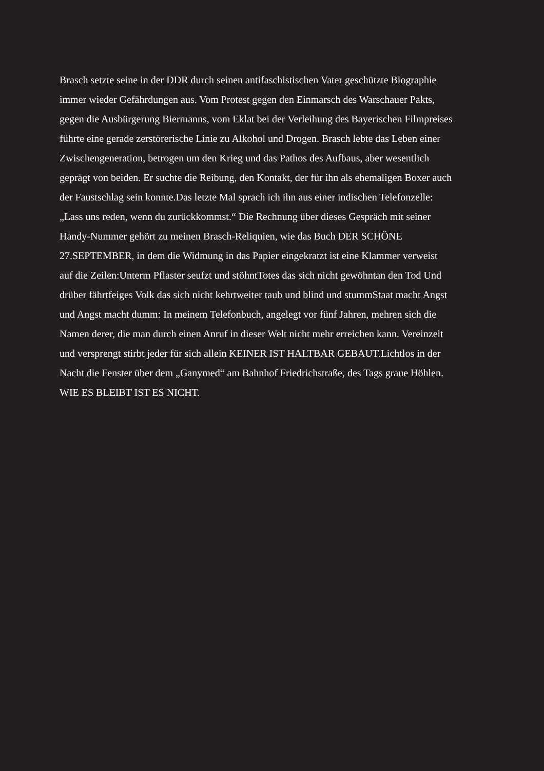Brasch setzte seine in der DDR durch seinen antifaschistischen Vater geschützte Biographie
immer wieder Gefährdungen aus. Vom Protest gegen den Einmarsch des Warschauer Pakts,
gegen die Ausbürgerung Biermanns, vom Eklat bei der Verleihung des Bayerischen Filmpreises
führte eine gerade zerstörerische Linie zu Alkohol und Drogen. Brasch lebte das Leben einer
Zwischengeneration, betrogen um den Krieg und das Pathos des Aufbaus, aber wesentlich
geprägt von beiden. Er suchte die Reibung, den Kontakt, der für ihn als ehemaligen Boxer auch
der Faustschlag sein konnte.Das letzte Mal sprach ich ihn aus einer indischen Telefonzelle:
„Lass uns reden, wenn du zurückkommst.“ Die Rechnung über dieses Gespräch mit seiner
Handy-Nummer gehört zu meinen Brasch-Reliquien, wie das Buch DER SCHÖNE
27.SEPTEMBER, in dem die Widmung in das Papier eingekratzt ist eine Klammer verweist
auf die Zeilen:Unterm Pflaster seufzt und stöhntTotes das sich nicht gewöhntan den Tod Und
drüber fährtfeiges Volk das sich nicht kehrtweiter taub und blind und stummStaat macht Angst
und Angst macht dumm: In meinem Telefonbuch, angelegt vor fünf Jahren, mehren sich die
Namen derer, die man durch einen Anruf in dieser Welt nicht mehr erreichen kann. Vereinzelt
und versprengt stirbt jeder für sich allein KEINER IST HALTBAR GEBAUT.Lichtlos in der
Nacht die Fenster über dem „Ganymed“ am Bahnhof Friedrichstraße, des Tags graue Höhlen.
WIE ES BLEIBT IST ES NICHT.